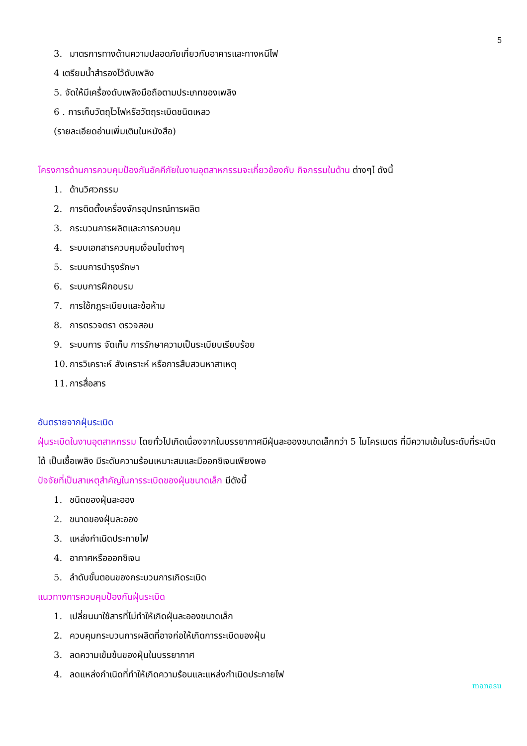5
3. มาตรการทางด้านความปลอดภัยเกี่ยวกับอาคารและทางหนีไฟ
4 เตรียมน้ำสำรองไว้ดับเพลิง
5. จัดให้มีเครื่องดับเพลิงมือถือตามประเภทของเพลิง
6 . การเก็บวัตถุไวไฟหรือวัตถุระเบิดชนิดเหลว
(รายละเอียดอ่านเพิ่มเติมในหนังสือ)
โครงการด้านการควบคุมป้องกันอัคคีภัยในงานอุตสาหกรรมจะเกี่ยวข้องกับ กิจกรรมในด้าน ต่างๆไ ดังนี้
1. ด้านวิศวกรรม
2. การติดตั้งเครื่องจักรอุปกรณ์การผลิต
3. กระบวนการผลิตและการควบคุม
4. ระบบเอกสารควบคุมเงื่อนไขต่างๆ
5. ระบบการบำรุงรักษา
6. ระบบการฝึกอบรม
7. การใช้กฎระเบียบและข้อห้าม
8. การตรวจตรา ตรวจสอบ
9. ระบบการ จัดเก็บ การรักษาความเป็นระเบียบเรียบร้อย
10. การวิเคราะห์ สังเคราะห์ หรือการสืบสวนหาสาเหตุ
11. การสื่อสาร
อันตรายจากฝุ่นระเบิด
ฝุ่นระเบิดในงานอุตสาหกรรม โดยทั่วไปเกิดเนื่องจากในบรรยากาศมีฝุ่นละอองขนาดเล็กกว่า 5 ไมโครเมตร ที่มีความเข้มในระดับที่ระเบิดได้ เป็นเชื้อเพลิง มีระดับความร้อนเหมาะสมและมีออกซิเจนเพียงพอ
ปัจจัยที่เป็นสาเหตุสำคัญในการระเบิดของฝุ่นขนาดเล็ก มีดังนี้
1. ชนิดของฝุ่นละออง
2. ขนาดของฝุ่นละออง
3. แหล่งกำเนิดประกายไฟ
4. อากาศหรือออกซิเจน
5. ลำดับขั้นตอนของกระบวนการเกิดระเบิด
แนวทางการควบคุมป้องกันฝุ่นระเบิด
1. เปลี่ยนมาใช้สารที่ไม่ทำให้เกิดฝุ่นละอองขนาดเล็ก
2. ควบคุมกระบวนการผลิตที่อาจก่อให้เกิดการระเบิดของฝุ่น
3. ลดความเข้มข้นของฝุ่นในบรรยากาศ
4. ลดแหล่งกำเนิดที่ทำให้เกิดความร้อนและแหล่งกำเนิดประกายไฟ
manasu